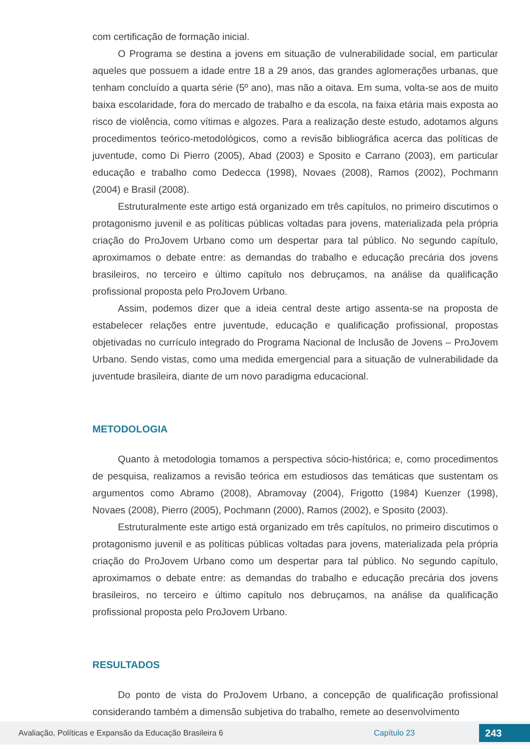com certificação de formação inicial.
O Programa se destina a jovens em situação de vulnerabilidade social, em particular aqueles que possuem a idade entre 18 a 29 anos, das grandes aglomerações urbanas, que tenham concluído a quarta série (5º ano), mas não a oitava. Em suma, volta-se aos de muito baixa escolaridade, fora do mercado de trabalho e da escola, na faixa etária mais exposta ao risco de violência, como vítimas e algozes. Para a realização deste estudo, adotamos alguns procedimentos teórico-metodológicos, como a revisão bibliográfica acerca das políticas de juventude, como Di Pierro (2005), Abad (2003) e Sposito e Carrano (2003), em particular educação e trabalho como Dedecca (1998), Novaes (2008), Ramos (2002), Pochmann (2004) e Brasil (2008).
Estruturalmente este artigo está organizado em três capítulos, no primeiro discutimos o protagonismo juvenil e as políticas públicas voltadas para jovens, materializada pela própria criação do ProJovem Urbano como um despertar para tal público. No segundo capítulo, aproximamos o debate entre: as demandas do trabalho e educação precária dos jovens brasileiros, no terceiro e último capítulo nos debruçamos, na análise da qualificação profissional proposta pelo ProJovem Urbano.
Assim, podemos dizer que a ideia central deste artigo assenta-se na proposta de estabelecer relações entre juventude, educação e qualificação profissional, propostas objetivadas no currículo integrado do Programa Nacional de Inclusão de Jovens – ProJovem Urbano. Sendo vistas, como uma medida emergencial para a situação de vulnerabilidade da juventude brasileira, diante de um novo paradigma educacional.
METODOLOGIA
Quanto à metodologia tomamos a perspectiva sócio-histórica; e, como procedimentos de pesquisa, realizamos a revisão teórica em estudiosos das temáticas que sustentam os argumentos como Abramo (2008), Abramovay (2004), Frigotto (1984) Kuenzer (1998), Novaes (2008), Pierro (2005), Pochmann (2000), Ramos (2002), e Sposito (2003).
Estruturalmente este artigo está organizado em três capítulos, no primeiro discutimos o protagonismo juvenil e as políticas públicas voltadas para jovens, materializada pela própria criação do ProJovem Urbano como um despertar para tal público. No segundo capítulo, aproximamos o debate entre: as demandas do trabalho e educação precária dos jovens brasileiros, no terceiro e último capítulo nos debruçamos, na análise da qualificação profissional proposta pelo ProJovem Urbano.
RESULTADOS
Do ponto de vista do ProJovem Urbano, a concepção de qualificação profissional considerando também a dimensão subjetiva do trabalho, remete ao desenvolvimento
Avaliação, Políticas e Expansão da Educação Brasileira 6 Capítulo 23 243